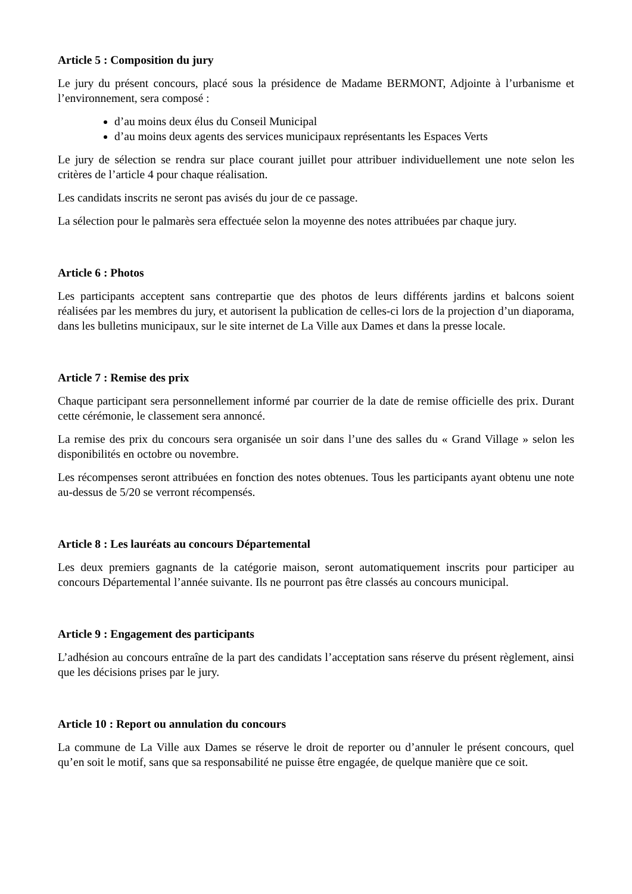Article 5 : Composition du jury
Le jury du présent concours, placé sous la présidence de Madame BERMONT, Adjointe à l’urbanisme et l’environnement, sera composé :
d’au moins deux élus du Conseil Municipal
d’au moins deux agents des services municipaux représentants les Espaces Verts
Le jury de sélection se rendra sur place courant juillet pour attribuer individuellement une note selon les critères de l’article 4 pour chaque réalisation.
Les candidats inscrits ne seront pas avisés du jour de ce passage.
La sélection pour le palmarès sera effectuée selon la moyenne des notes attribuées par chaque jury.
Article 6 : Photos
Les participants acceptent sans contrepartie que des photos de leurs différents jardins et balcons soient réalisées par les membres du jury, et autorisent la publication de celles-ci lors de la projection d’un diaporama, dans les bulletins municipaux, sur le site internet de La Ville aux Dames et dans la presse locale.
Article 7 : Remise des prix
Chaque participant sera personnellement informé par courrier de la date de remise officielle des prix. Durant cette cérémonie, le classement sera annoncé.
La remise des prix du concours sera organisée un soir dans l’une des salles du « Grand Village » selon les disponibilités en octobre ou novembre.
Les récompenses seront attribuées en fonction des notes obtenues. Tous les participants ayant obtenu une note au-dessus de 5/20 se verront récompensés.
Article 8 : Les lauréats au concours Départemental
Les deux premiers gagnants de la catégorie maison, seront automatiquement inscrits pour participer au concours Départemental l’année suivante. Ils ne pourront pas être classés au concours municipal.
Article 9 : Engagement des participants
L’adhésion au concours entraîne de la part des candidats l’acceptation sans réserve du présent règlement, ainsi que les décisions prises par le jury.
Article 10 : Report ou annulation du concours
La commune de La Ville aux Dames se réserve le droit de reporter ou d’annuler le présent concours, quel qu’en soit le motif, sans que sa responsabilité ne puisse être engagée, de quelque manière que ce soit.